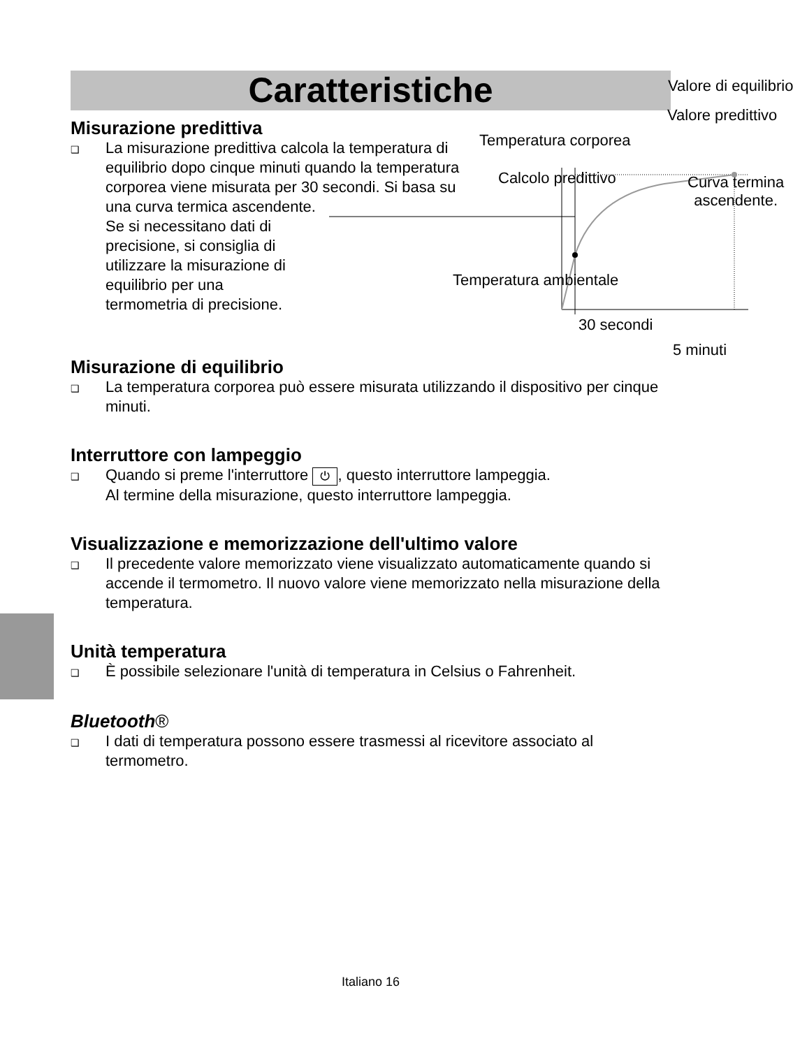Caratteristiche
Misurazione predittiva
❑
La misurazione predittiva calcola la temperatura di equilibrio dopo cinque minuti quando la temperatura corporea viene misurata per 30 secondi. Si basa su una curva termica ascendente.
Se si necessitano dati di precisione, si consiglia di utilizzare la misurazione di equilibrio per una termometria di precisione.
Temperatura ambientale
Temperatura corporea
Calcolo predittivo
Valore di equilibrio
Valore predittivo
Curva termina
ascendente.
30 secondi
5 minuti
Misurazione di equilibrio
❑
La temperatura corporea può essere misurata utilizzando il dispositivo per cinque minuti.
Interruttore con lampeggio
❑
Quando si preme l'interruttore ⏻, questo interruttore lampeggia.
Al termine della misurazione, questo interruttore lampeggia.
Visualizzazione e memorizzazione dell'ultimo valore
❑
Il precedente valore memorizzato viene visualizzato automaticamente quando si accende il termometro. Il nuovo valore viene memorizzato nella misurazione della temperatura.
Unità temperatura
❑
È possibile selezionare l'unità di temperatura in Celsius o Fahrenheit.
Bluetooth®
❑
I dati di temperatura possono essere trasmessi al ricevitore associato al termometro.
Italiano 16